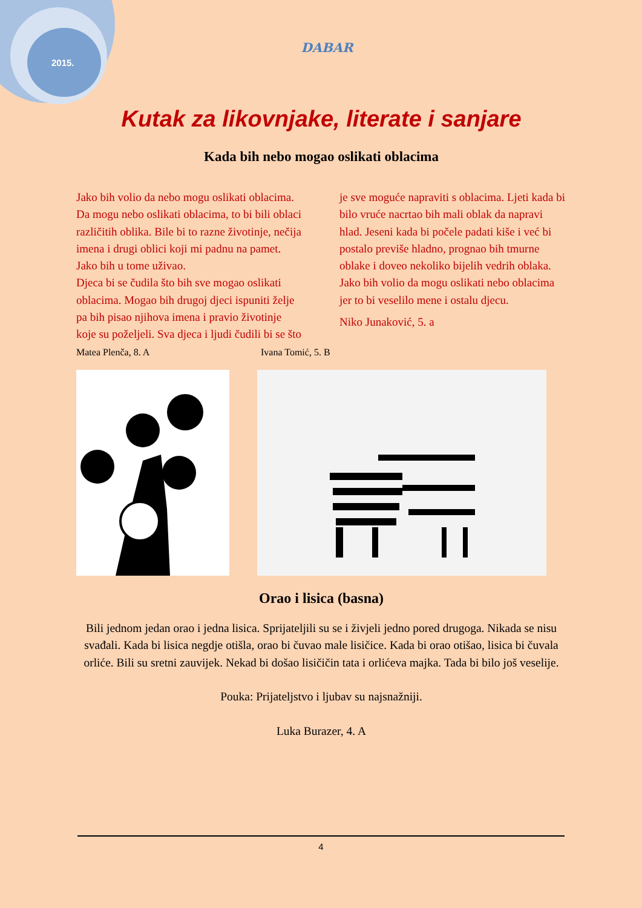2015.
DABAR
Kutak za likovnjake, literate i sanjare
Kada bih nebo mogao oslikati oblacima
Jako bih volio da nebo mogu oslikati oblacima. Da mogu nebo oslikati oblacima, to bi bili oblaci različitih oblika. Bile bi to razne životinje, nečija imena i drugi oblici koji mi padnu na pamet. Jako bih u tome uživao.
Djeca bi se čudila što bih sve mogao oslikati oblacima. Mogao bih drugoj djeci ispuniti želje pa bih pisao njihova imena i pravio životinje koje su poželjeli. Sva djeca i ljudi čudili bi se što je sve moguće napraviti s oblacima. Ljeti kada bi bilo vruće nacrtao bih mali oblak da napravi hlad. Jeseni kada bi počele padati kiše i već bi postalo previše hladno, prognao bih tmurne oblake i doveo nekoliko bijelih vedrih oblaka.
Jako bih volio da mogu oslikati nebo oblacima
jer to bi veselilo mene i ostalu djecu.
Niko Junaković, 5. a
Matea Plenča, 8. A Ivana Tomić, 5. B
Orao i lisica (basna)
Bili jednom jedan orao i jedna lisica. Sprijateljili su se i živjeli jedno pored drugoga. Nikada se nisu svađali. Kada bi lisica negdje otišla, orao bi čuvao male lisičice. Kada bi orao otišao, lisica bi čuvala orliće. Bili su sretni zauvijek. Nekad bi došao lisičičin tata i orlićeva majka. Tada bi bilo još veselije.
Pouka: Prijateljstvo i ljubav su najsnažniji.
Luka Burazer, 4. A
4